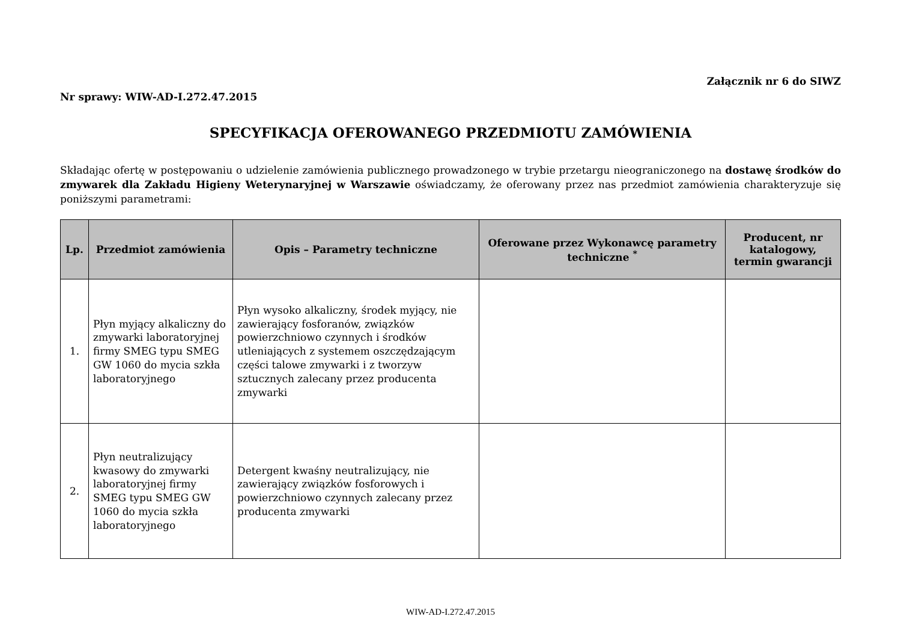Załącznik nr 6 do SIWZ
Nr sprawy: WIW-AD-I.272.47.2015
SPECYFIKACJA OFEROWANEGO PRZEDMIOTU ZAMÓWIENIA
Składając ofertę w postępowaniu o udzielenie zamówienia publicznego prowadzonego w trybie przetargu nieograniczonego na dostawę środków do zmywarek dla Zakładu Higieny Weterynaryjnej w Warszawie oświadczamy, że oferowany przez nas przedmiot zamówienia charakteryzuje się poniższymi parametrami:
| Lp. | Przedmiot zamówienia | Opis – Parametry techniczne | Oferowane przez Wykonawcę parametry techniczne <sup>*</sup> | Producent, nr katalogowy, termin gwarancji |
| --- | --- | --- | --- | --- |
| 1. | Płyn myjący alkaliczny do zmywarki laboratoryjnej firmy SMEG typu SMEG GW 1060 do mycia szkła laboratoryjnego | Płyn wysoko alkaliczny, środek myjący, nie zawierający fosforanów, związków powierzchniowo czynnych i środków utleniających z systemem oszczędzającym części talowe zmywarki i z tworzyw sztucznych zalecany przez producenta zmywarki | | |
| 2. | Płyn neutralizujący kwasowy do zmywarki laboratoryjnej firmy SMEG typu SMEG GW 1060 do mycia szkła laboratoryjnego | Detergent kwaśny neutralizujący, nie zawierający związków fosforowych i powierzchniowo czynnych zalecany przez producenta zmywarki | | |
WIW-AD-I.272.47.2015